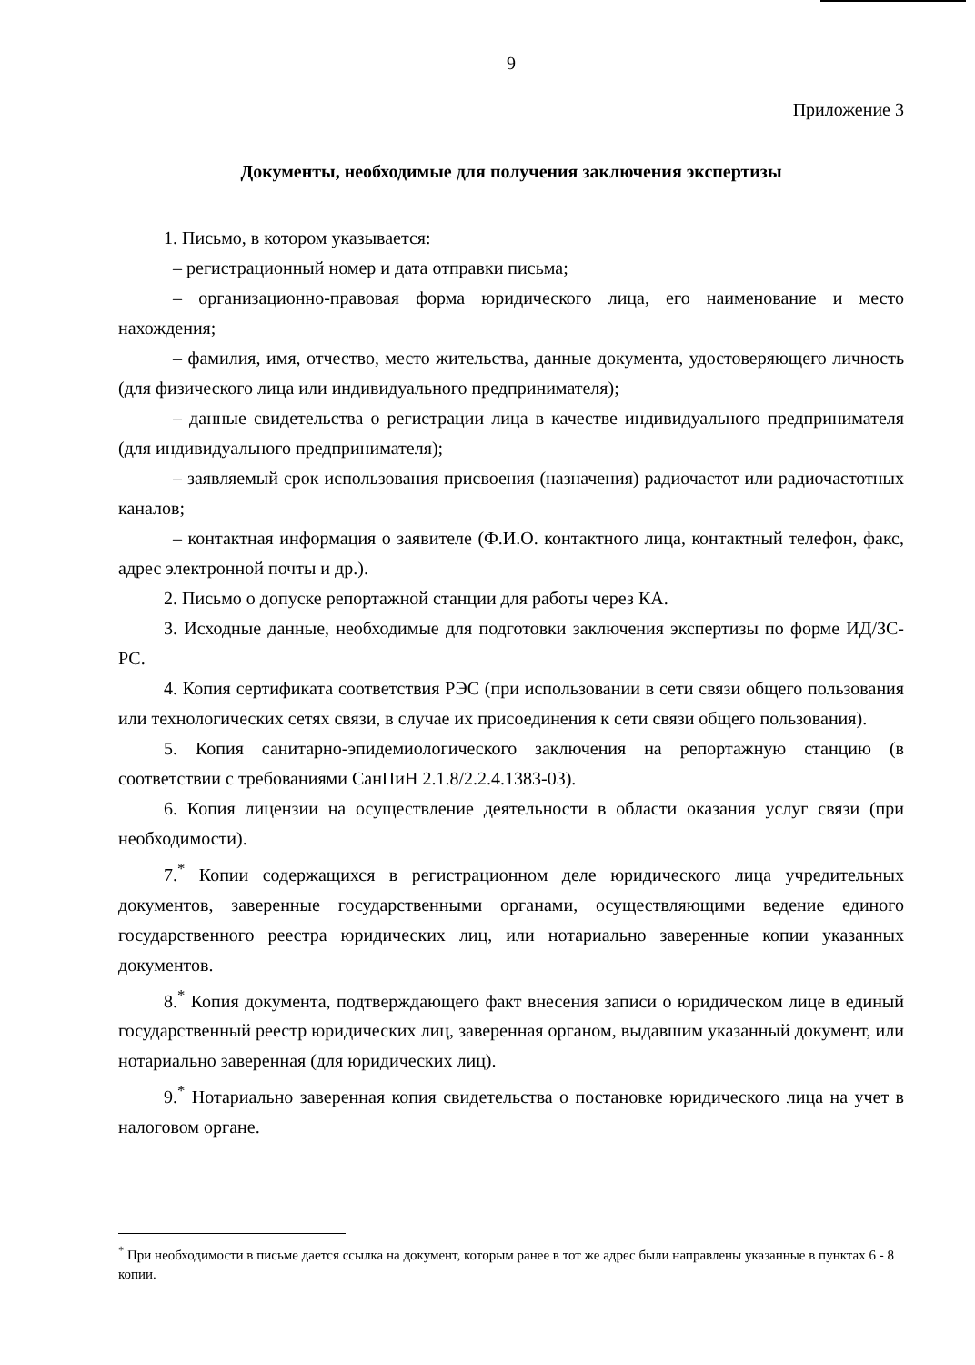9
Приложение 3
Документы, необходимые для получения заключения экспертизы
1. Письмо, в котором указывается:
– регистрационный номер и дата отправки письма;
– организационно-правовая форма юридического лица, его наименование и место нахождения;
– фамилия, имя, отчество, место жительства, данные документа, удостоверяющего личность (для физического лица или индивидуального предпринимателя);
– данные свидетельства о регистрации лица в качестве индивидуального предпринимателя (для индивидуального предпринимателя);
– заявляемый срок использования присвоения (назначения) радиочастот или радиочастотных каналов;
– контактная информация о заявителе (Ф.И.О. контактного лица, контактный телефон, факс, адрес электронной почты и др.).
2. Письмо о допуске репортажной станции для работы через КА.
3. Исходные данные, необходимые для подготовки заключения экспертизы по форме ИД/ЗС-РС.
4. Копия сертификата соответствия РЭС (при использовании в сети связи общего пользования или технологических сетях связи, в случае их присоединения к сети связи общего пользования).
5. Копия санитарно-эпидемиологического заключения на репортажную станцию (в соответствии с требованиями СанПиН 2.1.8/2.2.4.1383-03).
6. Копия лицензии на осуществление деятельности в области оказания услуг связи (при необходимости).
7.<sup>*</sup> Копии содержащихся в регистрационном деле юридического лица учредительных документов, заверенные государственными органами, осуществляющими ведение единого государственного реестра юридических лиц, или нотариально заверенные копии указанных документов.
8.<sup>*</sup> Копия документа, подтверждающего факт внесения записи о юридическом лице в единый государственный реестр юридических лиц, заверенная органом, выдавшим указанный документ, или нотариально заверенная (для юридических лиц).
9.<sup>*</sup> Нотариально заверенная копия свидетельства о постановке юридического лица на учет в налоговом органе.
<sup>*</sup> При необходимости в письме дается ссылка на документ, которым ранее в тот же адрес были направлены указанные в пунктах 6 - 8 копии.